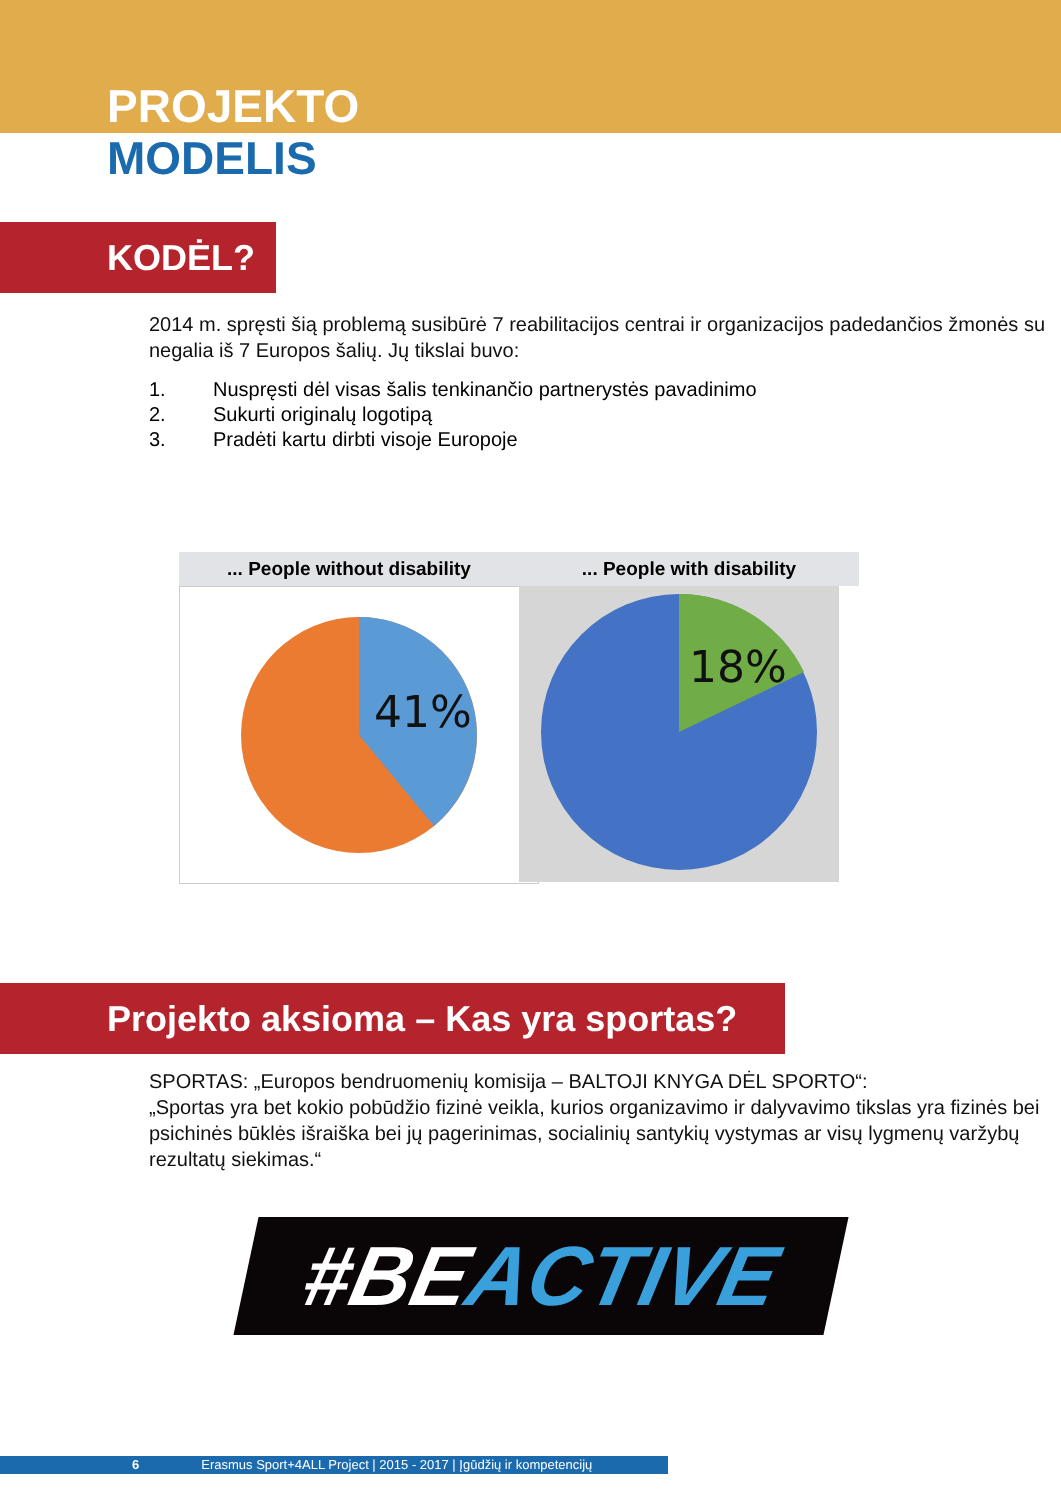PROJEKTO
MODELIS
KODĖL?
2014 m. spręsti šią problemą susibūrė 7 reabilitacijos centrai ir organizacijos padedančios žmonės su negalia iš 7 Europos šalių. Jų tikslai buvo:
1. Nuspręsti dėl visas šalis tenkinančio partnerystės pavadinimo
2. Sukurti originalų logotipą
3. Pradėti kartu dirbti visoje Europoje
... People without disability
41%
... People with disability
18%
Projekto aksioma – Kas yra sportas?
SPORTAS: „Europos bendruomenių komisija – BALTOJI KNYGA DĖL SPORTO“:
„Sportas yra bet kokio pobūdžio fizinė veikla, kurios organizavimo ir dalyvavimo tikslas yra fizinės bei psichinės būklės išraiška bei jų pagerinimas, socialinių santykių vystymas ar visų lygmenų varžybų rezultatų siekimas.“
#BEACTIVE
6 Erasmus Sport+4ALL Project | 2015 - 2017 | Įgūdžių ir kompetencijų